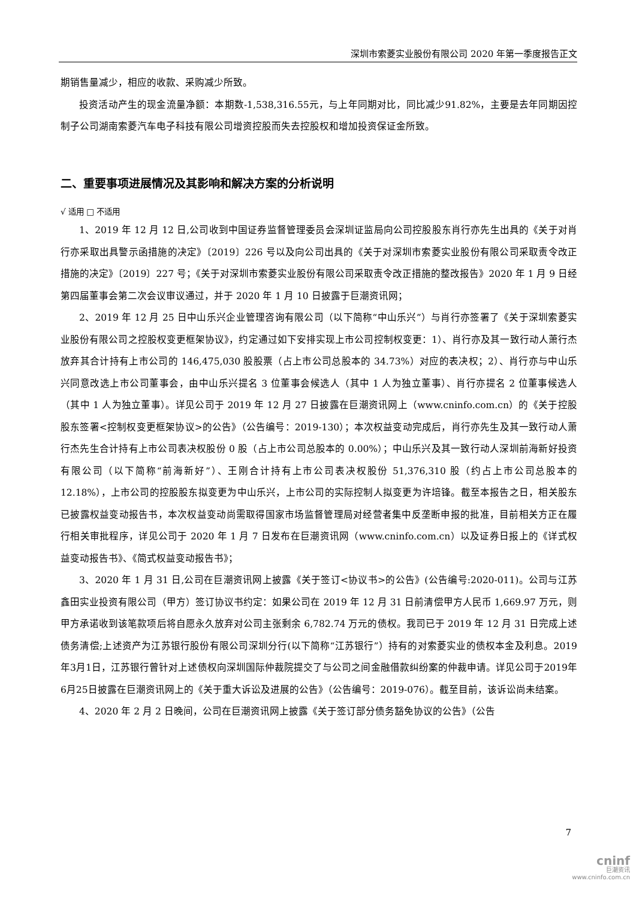深圳市索菱实业股份有限公司 2020 年第一季度报告正文
期销售量减少，相应的收款、采购减少所致。
投资活动产生的现金流量净额：本期数-1,538,316.55元，与上年同期对比，同比减少91.82%，主要是去年同期因控制子公司湖南索菱汽车电子科技有限公司增资控股而失去控股权和增加投资保证金所致。
二、重要事项进展情况及其影响和解决方案的分析说明
√ 适用 □ 不适用
1、2019 年 12 月 12 日,公司收到中国证券监督管理委员会深圳证监局向公司控股股东肖行亦先生出具的《关于对肖行亦采取出具警示函措施的决定》〔2019〕226 号以及向公司出具的《关于对深圳市索菱实业股份有限公司采取责令改正措施的决定》〔2019〕227 号；《关于对深圳市索菱实业股份有限公司采取责令改正措施的整改报告》2020 年 1 月 9 日经第四届董事会第二次会议审议通过，并于 2020 年 1 月 10 日披露于巨潮资讯网；
2、2019 年 12 月 25 日中山乐兴企业管理咨询有限公司（以下简称“中山乐兴”）与肖行亦签署了《关于深圳索菱实业股份有限公司之控股权变更框架协议》，约定通过如下安排实现上市公司控制权变更：1）、肖行亦及其一致行动人萧行杰放弃其合计持有上市公司的 146,475,030 股股票（占上市公司总股本的 34.73%）对应的表决权；2）、肖行亦与中山乐兴同意改选上市公司董事会，由中山乐兴提名 3 位董事会候选人（其中 1 人为独立董事）、肖行亦提名 2 位董事候选人（其中 1 人为独立董事）。详见公司于 2019 年 12 月 27 日披露在巨潮资讯网上（www.cninfo.com.cn）的《关于控股股东签署<控制权变更框架协议>的公告》（公告编号：2019-130）；本次权益变动完成后，肖行亦先生及其一致行动人萧行杰先生合计持有上市公司表决权股份 0 股（占上市公司总股本的 0.00%）；中山乐兴及其一致行动人深圳前海新好投资有限公司（以下简称“前海新好”）、王刚合计持有上市公司表决权股份 51,376,310 股（约占上市公司总股本的 12.18%），上市公司的控股股东拟变更为中山乐兴，上市公司的实际控制人拟变更为许培锋。截至本报告之日，相关股东已披露权益变动报告书，本次权益变动尚需取得国家市场监督管理局对经营者集中反垄断申报的批准，目前相关方正在履行相关审批程序，详见公司于 2020 年 1 月 7 日发布在巨潮资讯网（www.cninfo.com.cn）以及证券日报上的《详式权益变动报告书》、《简式权益变动报告书》；
3、2020 年 1 月 31 日,公司在巨潮资讯网上披露《关于签订<协议书>的公告》(公告编号:2020-011)。公司与江苏鑫田实业投资有限公司（甲方）签订协议书约定：如果公司在 2019 年 12 月 31 日前清偿甲方人民币 1,669.97 万元，则甲方承诺收到该笔款项后将自愿永久放弃对公司主张剩余 6,782.74 万元的债权。我司已于 2019 年 12 月 31 日完成上述债务清偿;上述资产为江苏银行股份有限公司深圳分行(以下简称“江苏银行”）持有的对索菱实业的债权本金及利息。2019年3月1日，江苏银行曾针对上述债权向深圳国际仲裁院提交了与公司之间金融借款纠纷案的仲裁申请。详见公司于2019年6月25日披露在巨潮资讯网上的《关于重大诉讼及进展的公告》（公告编号：2019-076）。截至目前，该诉讼尚未结案。
4、2020 年 2 月 2 日晚间，公司在巨潮资讯网上披露《关于签订部分债务豁免协议的公告》（公告
7
cninf
巨潮资讯
www.cninfo.com.cn